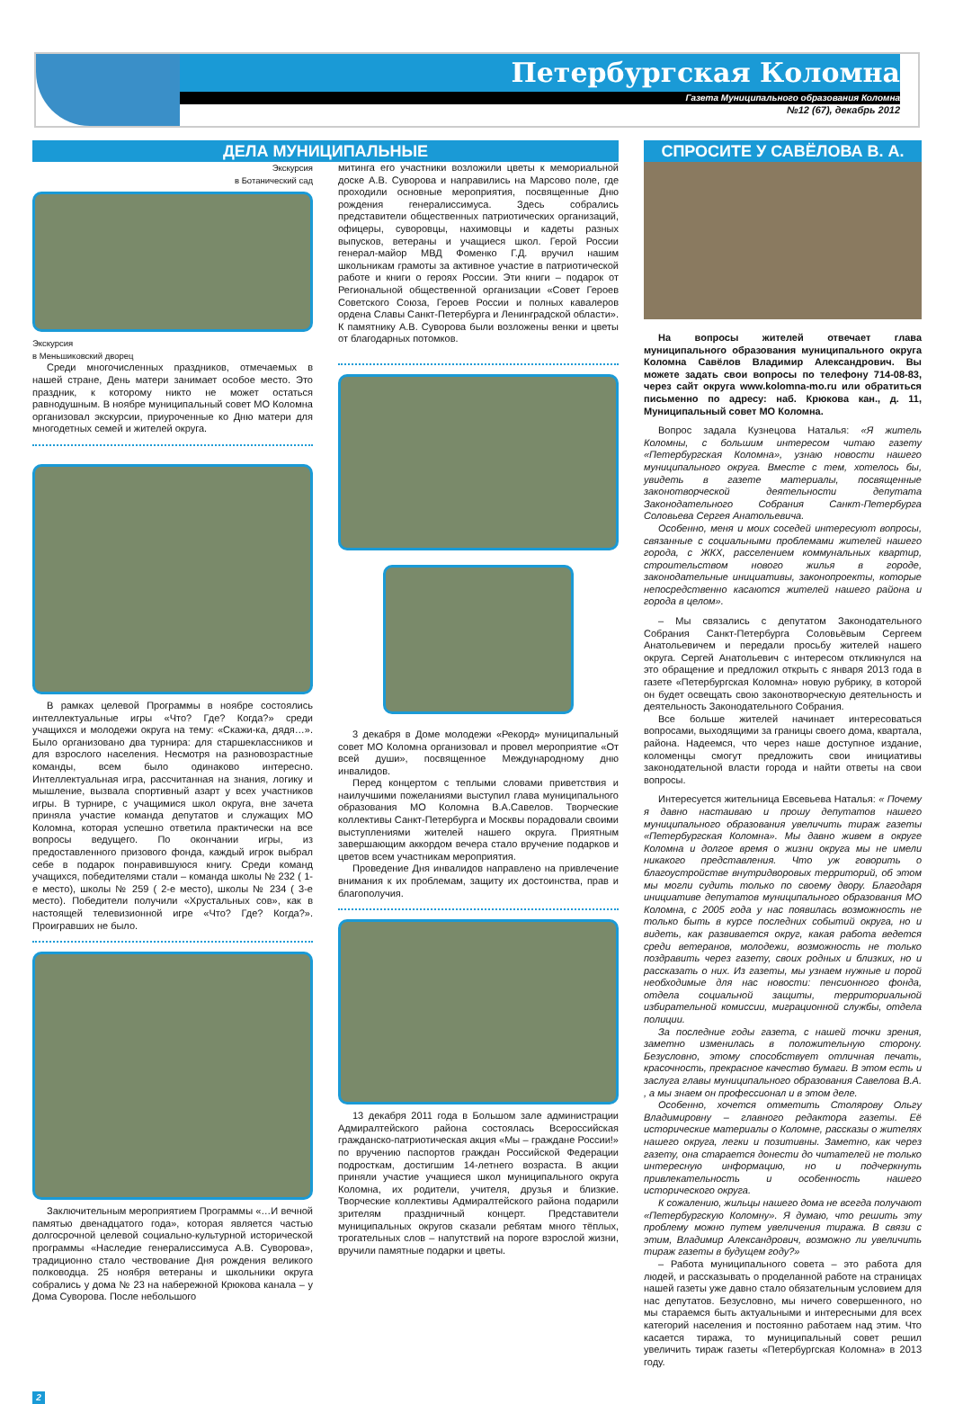Петербургская Коломна
Газета Муниципального образования Коломна
№12 (67), декабрь 2012
ДЕЛА МУНИЦИПАЛЬНЫЕ
Экскурсия
в Ботанический сад
Экскурсия
в Меньшиковский дворец
Среди многочисленных праздников, отмечаемых в нашей стране, День матери занимает особое место. Это праздник, к которому никто не может остаться равнодушным. В ноябре муниципальный совет МО Коломна организовал экскурсии, приуроченные ко Дню матери для многодетных семей и жителей округа.
В рамках целевой Программы в ноябре состоялись интеллектуальные игры «Что? Где? Когда?» среди учащихся и молодежи округа на тему: «Скажи-ка, дядя…». Было организовано два турнира: для старшеклассников и для взрослого населения. Несмотря на разновозрастные команды, всем было одинаково интересно. Интеллектуальная игра, рассчитанная на знания, логику и мышление, вызвала спортивный азарт у всех участников игры. В турнире, с учащимися школ округа, вне зачета приняла участие команда депутатов и служащих МО Коломна, которая успешно ответила практически на все вопросы ведущего. По окончании игры, из предоставленного призового фонда, каждый игрок выбрал себе в подарок понравившуюся книгу. Среди команд учащихся, победителями стали – команда школы № 232 ( 1-е место), школы № 259 ( 2-е место), школы № 234 ( 3-е место). Победители получили «Хрустальных сов», как в настоящей телевизионной игре «Что? Где? Когда?». Проигравших не было.
Заключительным мероприятием Программы «…И вечной памятью двенадцатого года», которая является частью долгосрочной целевой социально-культурной исторической программы «Наследие генералиссимуса А.В. Суворова», традиционно стало чествование Дня рождения великого полководца. 25 ноября ветераны и школьники округа собрались у дома № 23 на набережной Крюкова канала – у Дома Суворова. После небольшого
митинга его участники возложили цветы к мемориальной доске А.В. Суворова и направились на Марсово поле, где проходили основные мероприятия, посвященные Дню рождения генералиссимуса. Здесь собрались представители общественных патриотических организаций, офицеры, суворовцы, нахимовцы и кадеты разных выпусков, ветераны и учащиеся школ. Герой России генерал-майор МВД Фоменко Г.Д. вручил нашим школьникам грамоты за активное участие в патриотической работе и книги о героях России. Эти книги – подарок от Региональной общественной организации «Совет Героев Советского Союза, Героев России и полных кавалеров ордена Славы Санкт-Петербурга и Ленинградской области». К памятнику А.В. Суворова были возложены венки и цветы от благодарных потомков.
3 декабря в Доме молодежи «Рекорд» муниципальный совет МО Коломна организовал и провел мероприятие «От всей души», посвященное Международному дню инвалидов.
Перед концертом с теплыми словами приветствия и наилучшими пожеланиями выступил глава муниципального образования МО Коломна В.А.Савелов. Творческие коллективы Санкт-Петербурга и Москвы порадовали своими выступлениями жителей нашего округа. Приятным завершающим аккордом вечера стало вручение подарков и цветов всем участникам мероприятия.
Проведение Дня инвалидов направлено на привлечение внимания к их проблемам, защиту их достоинства, прав и благополучия.
13 декабря 2011 года в Большом зале администрации Адмиралтейского района состоялась Всероссийская гражданско-патриотическая акция «Мы – граждане России!» по вручению паспортов граждан Российской Федерации подросткам, достигшим 14-летнего возраста. В акции приняли участие учащиеся школ муниципального округа Коломна, их родители, учителя, друзья и близкие. Творческие коллективы Адмиралтейского района подарили зрителям праздничный концерт. Представители муниципальных округов сказали ребятам много тёплых, трогательных слов – напутствий на пороге взрослой жизни, вручили памятные подарки и цветы.
СПРОСИТЕ У САВЁЛОВА В. А.
На вопросы жителей отвечает глава муниципального образования муниципального округа Коломна Савёлов Владимир Александрович. Вы можете задать свои вопросы по телефону 714-08-83, через сайт округа www.kolomna-mo.ru или обратиться письменно по адресу: наб. Крюкова кан., д. 11, Муниципальный совет МО Коломна.
Вопрос задала Кузнецова Наталья: «Я житель Коломны, с большим интересом читаю газету «Петербургская Коломна», узнаю новости нашего муниципального округа. Вместе с тем, хотелось бы, увидеть в газете материалы, посвященные законотворческой деятельности депутата Законодательного Собрания Санкт-Петербурга Соловьева Сергея Анатольевича.
Особенно, меня и моих соседей интересуют вопросы, связанные с социальными проблемами жителей нашего города, с ЖКХ, расселением коммунальных квартир, строительством нового жилья в городе, законодательные инициативы, законопроекты, которые непосредственно касаются жителей нашего района и города в целом».
– Мы связались с депутатом Законодательного Собрания Санкт-Петербурга Соловьёвым Сергеем Анатольевичем и передали просьбу жителей нашего округа. Сергей Анатольевич с интересом откликнулся на это обращение и предложил открыть с января 2013 года в газете «Петербургская Коломна» новую рубрику, в которой он будет освещать свою законотворческую деятельность и деятельность Законодательного Собрания.
Все больше жителей начинает интересоваться вопросами, выходящими за границы своего дома, квартала, района. Надеемся, что через наше доступное издание, коломенцы смогут предложить свои инициативы законодательной власти города и найти ответы на свои вопросы.
Интересуется жительница Евсевьева Наталья: « Почему я давно настаиваю и прошу депутатов нашего муниципального образования увеличить тираж газеты «Петербургская Коломна». Мы давно живем в округе Коломна и долгое время о жизни округа мы не имели никакого представления. Что уж говорить о благоустройстве внутридворовых территорий, об этом мы могли судить только по своему двору. Благодаря инициативе депутатов муниципального образования МО Коломна, с 2005 года у нас появилась возможность не только быть в курсе последних событий округа, но и видеть, как развивается округ, какая работа ведется среди ветеранов, молодежи, возможность не только поздравить через газету, своих родных и близких, но и рассказать о них. Из газеты, мы узнаем нужные и порой необходимые для нас новости: пенсионного фонда, отдела социальной защиты, территориальной избирательной комиссии, миграционной службы, отдела полиции.
За последние годы газета, с нашей точки зрения, заметно изменилась в положительную сторону. Безусловно, этому способствует отличная печать, красочность, прекрасное качество бумаги. В этом есть и заслуга главы муниципального образования Савелова В.А. , а мы знаем он профессионал и в этом деле.
Особенно, хочется отметить Столярову Ольгу Владимировну – главного редактора газеты. Её исторические материалы о Коломне, рассказы о жителях нашего округа, легки и позитивны. Заметно, как через газету, она старается донести до читателей не только интересную информацию, но и подчеркнуть привлекательность и особенность нашего исторического округа.
К сожалению, жильцы нашего дома не всегда получают «Петербургскую Коломну». Я думаю, что решить эту проблему можно путем увеличения тиража. В связи с этим, Владимир Александрович, возможно ли увеличить тираж газеты в будущем году?»
– Работа муниципального совета – это работа для людей, и рассказывать о проделанной работе на страницах нашей газеты уже давно стало обязательным условием для нас депутатов. Безусловно, мы ничего совершенного, но мы стараемся быть актуальными и интересными для всех категорий населения и постоянно работаем над этим. Что касается тиража, то муниципальный совет решил увеличить тираж газеты «Петербургская Коломна» в 2013 году.
2